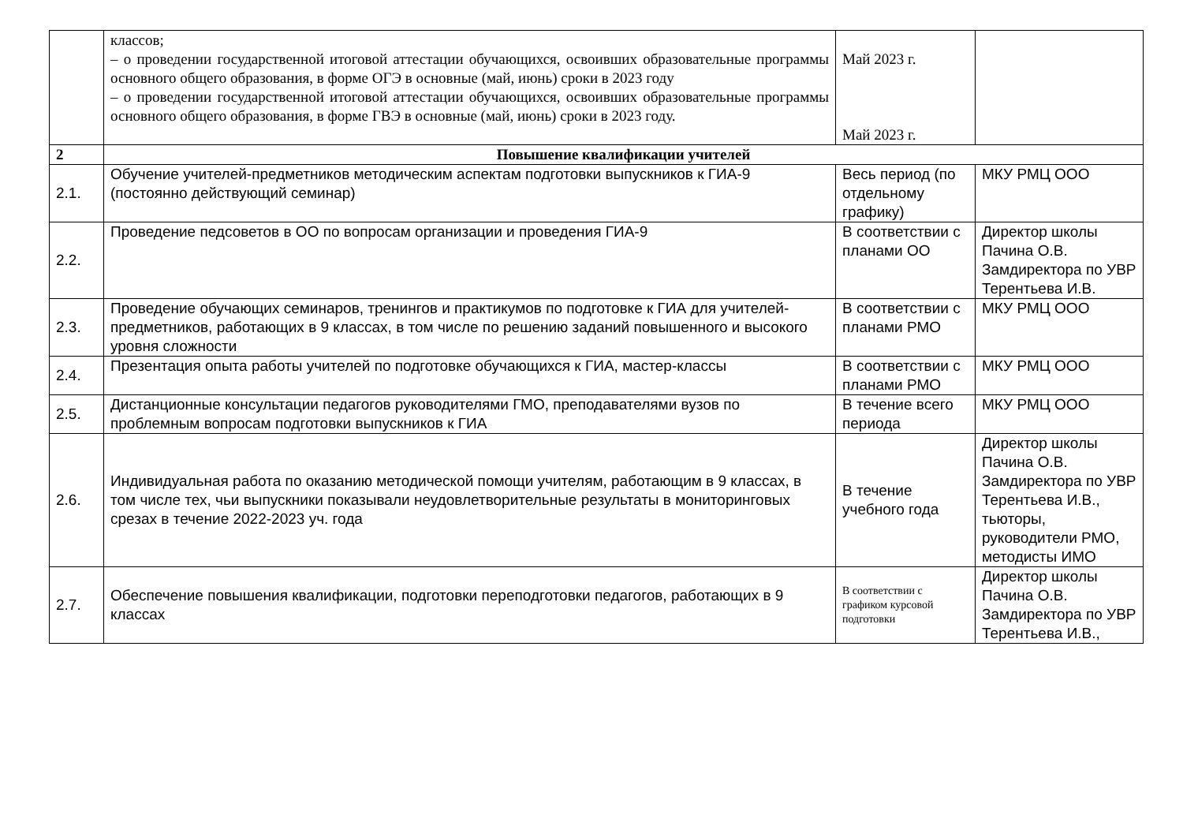| | классов; – о проведении государственной итоговой аттестации обучающихся, освоивших образовательные программы основного общего образования, в форме ОГЭ в основные (май, июнь) сроки в 2023 году – о проведении государственной итоговой аттестации обучающихся, освоивших образовательные программы основного общего образования, в форме ГВЭ в основные (май, июнь) сроки в 2023 году. | Май 2023 г. Май 2023 г. | |
| 2 | Повышение квалификации учителей | | |
| 2.1. | Обучение учителей-предметников методическим аспектам подготовки выпускников к ГИА-9 (постоянно действующий семинар) | Весь период (по отдельному графику) | МКУ РМЦ ООО |
| 2.2. | Проведение педсоветов в ОО по вопросам организации и проведения ГИА-9 | В соответствии с планами ОО | Директор школы Пачина О.В. Замдиректора по УВР Терентьева И.В. |
| 2.3. | Проведение обучающих семинаров, тренингов и практикумов по подготовке к ГИА для учителей-предметников, работающих в 9 классах, в том числе по решению заданий повышенного и высокого уровня сложности | В соответствии с планами РМО | МКУ РМЦ ООО |
| 2.4. | Презентация опыта работы учителей по подготовке обучающихся к ГИА, мастер-классы | В соответствии с планами РМО | МКУ РМЦ ООО |
| 2.5. | Дистанционные консультации педагогов руководителями ГМО, преподавателями вузов по проблемным вопросам подготовки выпускников к ГИА | В течение всего периода | МКУ РМЦ ООО |
| 2.6. | Индивидуальная работа по оказанию методической помощи учителям, работающим в 9 классах, в том числе тех, чьи выпускники показывали неудовлетворительные результаты в мониторинговых срезах в течение 2022-2023 уч. года | В течение учебного года | Директор школы Пачина О.В. Замдиректора по УВР Терентьева И.В., тьюторы, руководители РМО, методисты ИМО |
| 2.7. | Обеспечение повышения квалификации, подготовки переподготовки педагогов, работающих в 9 классах | В соответствии с графиком курсовой подготовки | Директор школы Пачина О.В. Замдиректора по УВР Терентьева И.В., |